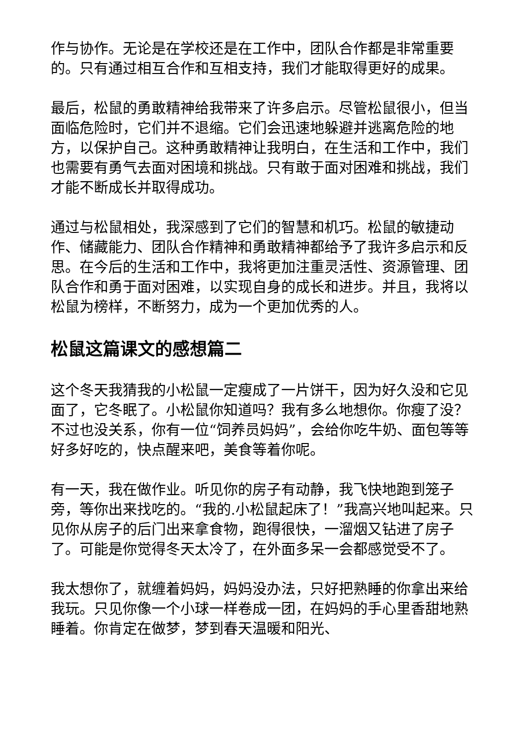作与协作。无论是在学校还是在工作中，团队合作都是非常重要的。只有通过相互合作和互相支持，我们才能取得更好的成果。
最后，松鼠的勇敢精神给我带来了许多启示。尽管松鼠很小，但当面临危险时，它们并不退缩。它们会迅速地躲避并逃离危险的地方，以保护自己。这种勇敢精神让我明白，在生活和工作中，我们也需要有勇气去面对困境和挑战。只有敢于面对困难和挑战，我们才能不断成长并取得成功。
通过与松鼠相处，我深感到了它们的智慧和机巧。松鼠的敏捷动作、储藏能力、团队合作精神和勇敢精神都给予了我许多启示和反思。在今后的生活和工作中，我将更加注重灵活性、资源管理、团队合作和勇于面对困难，以实现自身的成长和进步。并且，我将以松鼠为榜样，不断努力，成为一个更加优秀的人。
松鼠这篇课文的感想篇二
这个冬天我猜我的小松鼠一定瘦成了一片饼干，因为好久没和它见面了，它冬眠了。小松鼠你知道吗？我有多么地想你。你瘦了没？不过也没关系，你有一位“饲养员妈妈”，会给你吃牛奶、面包等等好多好吃的，快点醒来吧，美食等着你呢。
有一天，我在做作业。听见你的房子有动静，我飞快地跑到笼子旁，等你出来找吃的。“我的.小松鼠起床了！”我高兴地叫起来。只见你从房子的后门出来拿食物，跑得很快，一溜烟又钻进了房子了。可能是你觉得冬天太冷了，在外面多呆一会都感觉受不了。
我太想你了，就缠着妈妈，妈妈没办法，只好把熟睡的你拿出来给我玩。只见你像一个小球一样卷成一团，在妈妈的手心里香甜地熟睡着。你肯定在做梦，梦到春天温暖和阳光、